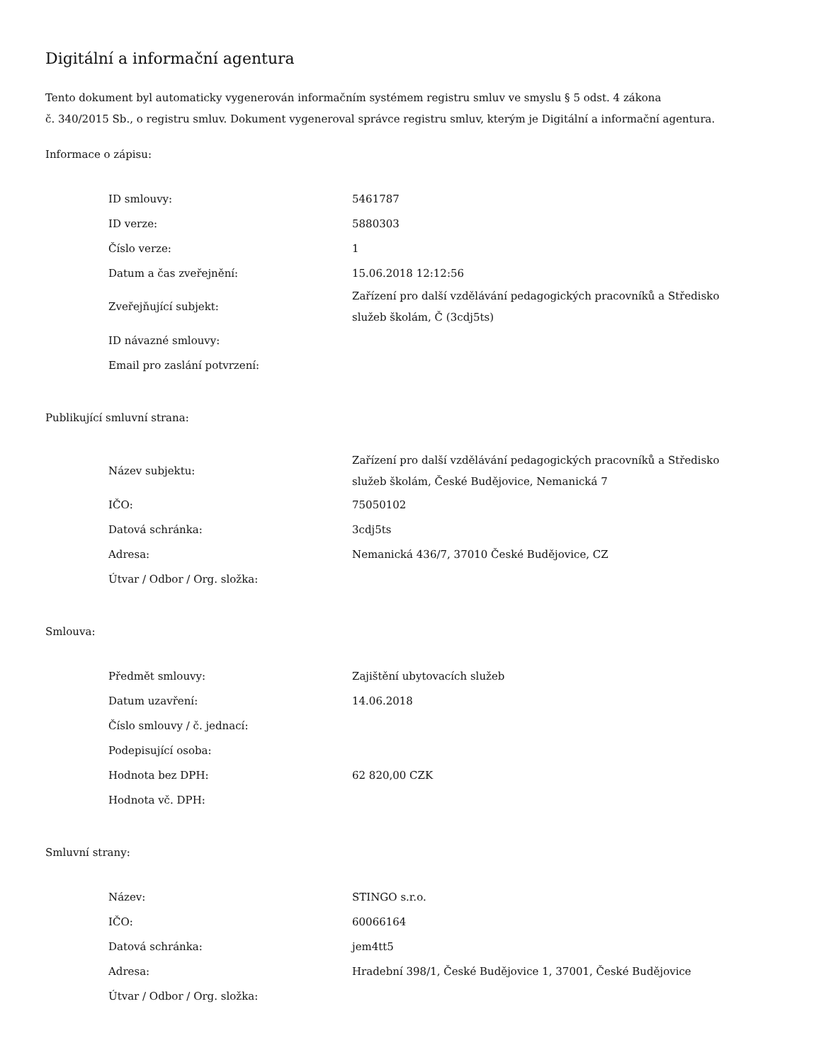Digitální a informační agentura
Tento dokument byl automaticky vygenerován informačním systémem registru smluv ve smyslu § 5 odst. 4 zákona
č. 340/2015 Sb., o registru smluv. Dokument vygeneroval správce registru smluv, kterým je Digitální a informační agentura.
Informace o zápisu:
| ID smlouvy: | 5461787 |
| ID verze: | 5880303 |
| Číslo verze: | 1 |
| Datum a čas zveřejnění: | 15.06.2018 12:12:56 |
| Zveřejňující subjekt: | Zařízení pro další vzdělávání pedagogických pracovníků a Středisko služeb školám, Č (3cdj5ts) |
| ID návazné smlouvy: | |
| Email pro zaslání potvrzení: | |
Publikující smluvní strana:
| Název subjektu: | Zařízení pro další vzdělávání pedagogických pracovníků a Středisko služeb školám, České Budějovice, Nemanická 7 |
| IČO: | 75050102 |
| Datová schránka: | 3cdj5ts |
| Adresa: | Nemanická 436/7, 37010 České Budějovice, CZ |
| Útvar / Odbor / Org. složka: | |
Smlouva:
| Předmět smlouvy: | Zajištění ubytovacích služeb |
| Datum uzavření: | 14.06.2018 |
| Číslo smlouvy / č. jednací: | |
| Podepisující osoba: | |
| Hodnota bez DPH: | 62 820,00 CZK |
| Hodnota vč. DPH: | |
Smluvní strany:
| Název: | STINGO s.r.o. |
| IČO: | 60066164 |
| Datová schránka: | jem4tt5 |
| Adresa: | Hradební 398/1, České Budějovice 1, 37001, České Budějovice |
| Útvar / Odbor / Org. složka: | |